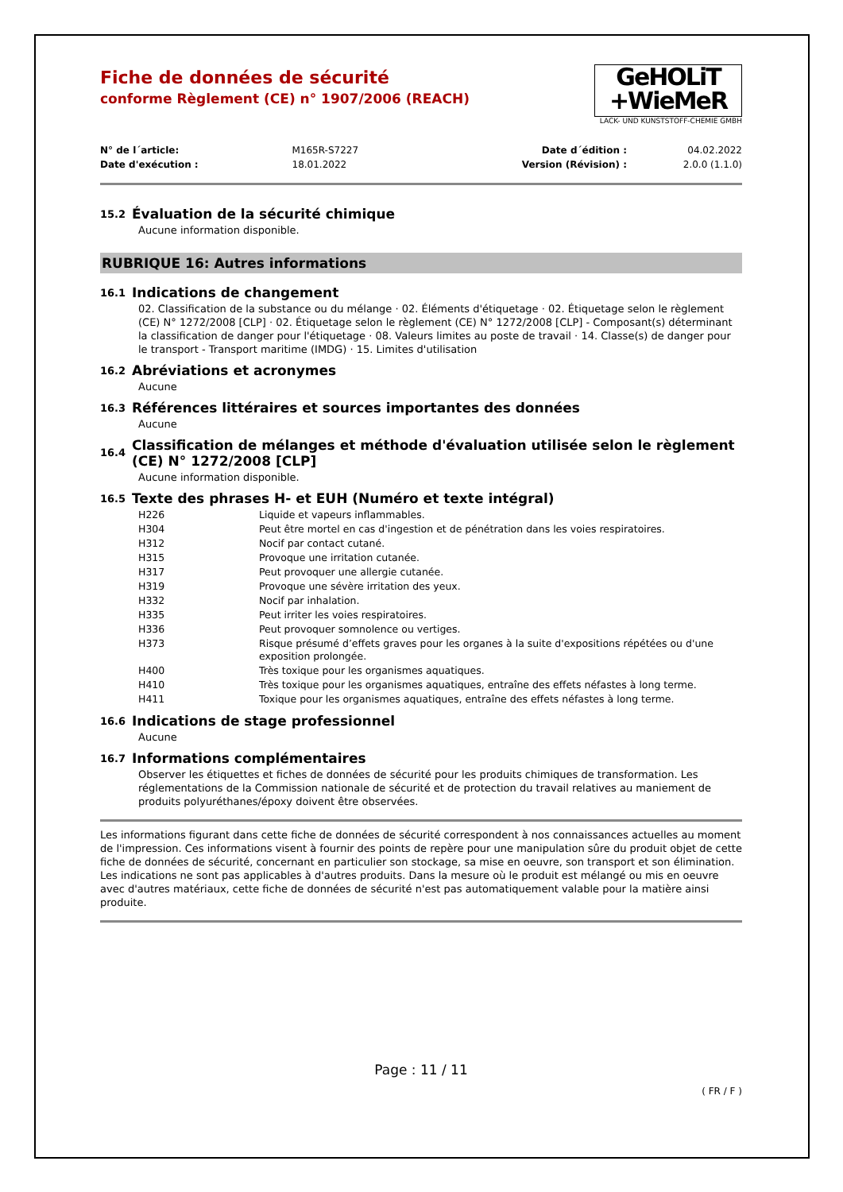GeHOLiT
+WieMeR
LACK- UND KUNSTSTOFF-CHEMIE GMBH
Fiche de données de sécurité
conforme Règlement (CE) n° 1907/2006 (REACH)
| N° de l´article: | M165R-S7227 | Date d´édition : | 04.02.2022 |
| Date d'exécution : | 18.01.2022 | Version (Révision) : | 2.0.0 (1.1.0) |
15.2 Évaluation de la sécurité chimique
Aucune information disponible.
RUBRIQUE 16: Autres informations
16.1 Indications de changement
02. Classification de la substance ou du mélange · 02. Éléments d'étiquetage · 02. Étiquetage selon le règlement (CE) N° 1272/2008 [CLP] · 02. Étiquetage selon le règlement (CE) N° 1272/2008 [CLP] - Composant(s) déterminant la classification de danger pour l'étiquetage · 08. Valeurs limites au poste de travail · 14. Classe(s) de danger pour le transport - Transport maritime (IMDG) · 15. Limites d'utilisation
16.2 Abréviations et acronymes
Aucune
16.3 Références littéraires et sources importantes des données
Aucune
16.4 Classification de mélanges et méthode d'évaluation utilisée selon le règlement (CE) N° 1272/2008 [CLP]
Aucune information disponible.
16.5 Texte des phrases H- et EUH (Numéro et texte intégral)
| H226 | Liquide et vapeurs inflammables. |
| H304 | Peut être mortel en cas d'ingestion et de pénétration dans les voies respiratoires. |
| H312 | Nocif par contact cutané. |
| H315 | Provoque une irritation cutanée. |
| H317 | Peut provoquer une allergie cutanée. |
| H319 | Provoque une sévère irritation des yeux. |
| H332 | Nocif par inhalation. |
| H335 | Peut irriter les voies respiratoires. |
| H336 | Peut provoquer somnolence ou vertiges. |
| H373 | Risque présumé d’effets graves pour les organes à la suite d'expositions répétées ou d'une exposition prolongée. |
| H400 | Très toxique pour les organismes aquatiques. |
| H410 | Très toxique pour les organismes aquatiques, entraîne des effets néfastes à long terme. |
| H411 | Toxique pour les organismes aquatiques, entraîne des effets néfastes à long terme. |
16.6 Indications de stage professionnel
Aucune
16.7 Informations complémentaires
Observer les étiquettes et fiches de données de sécurité pour les produits chimiques de transformation. Les réglementations de la Commission nationale de sécurité et de protection du travail relatives au maniement de produits polyuréthanes/époxy doivent être observées.
Les informations figurant dans cette fiche de données de sécurité correspondent à nos connaissances actuelles au moment de l'impression. Ces informations visent à fournir des points de repère pour une manipulation sûre du produit objet de cette fiche de données de sécurité, concernant en particulier son stockage, sa mise en oeuvre, son transport et son élimination. Les indications ne sont pas applicables à d'autres produits. Dans la mesure où le produit est mélangé ou mis en oeuvre avec d'autres matériaux, cette fiche de données de sécurité n'est pas automatiquement valable pour la matière ainsi produite.
Page : 11 / 11
( FR / F )